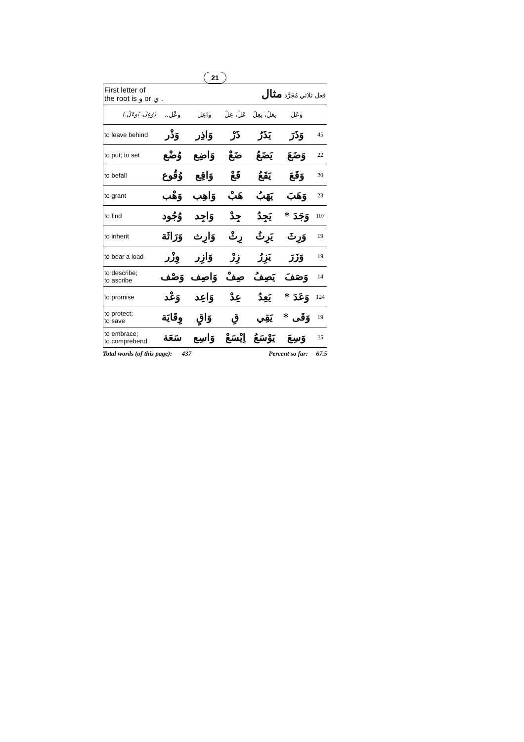21
| First letter of the root is و or ي . | | | فعل ثلاثي مُجَرَّد مثال | | | |
| (وُعِلَ، يُوعَلُ.) | وَعْل.. | وَاعِل | عَلْ، عِلْ | يَعَلُ، يَعِلُ | وَعَلَ | |
| to leave behind | وَذْر | وَاذِر | ذَرْ | يَذَرُ | وَذَرَ | 45 |
| to put; to set | وُضْع | وَاضِع | ضَعْ | يَضَعُ | وَضَعَ | 22 |
| to befall | وُقُوع | وَاقِع | قَعْ | يَقَعُ | وَقَعَ | 20 |
| to grant | وَهْب | وَاهِب | هَبْ | يَهَبُ | وَهَبَ | 23 |
| to find | وُجُود | وَاجِد | جِدْ | يَجِدُ | وَجَدَ * | 107 |
| to inherit | وَرَاثَة | وَارِث | رِثْ | يَرِثُ | وَرِثَ | 19 |
| to bear a load | وِزْر | وَازِر | زِرْ | يَزِرُ | وَزَرَ | 19 |
| to describe; to ascribe | وَصْف | وَاصِف | صِفْ | يَصِفُ | وَصَفَ | 14 |
| to promise | وَعْد | وَاعِد | عِدْ | يَعِدُ | وَعَدَ * | 124 |
| to protect; to save | وِقَايَة | وَاقٍ | قِ | يَقِي | وَقَى * | 19 |
| to embrace; to comprehend | سَعَة | وَاسِع | اِيْسَعْ | يَوْسَعُ | وَسِعَ | 25 |
Total words (of this page): 437 Percent so far: 67.5